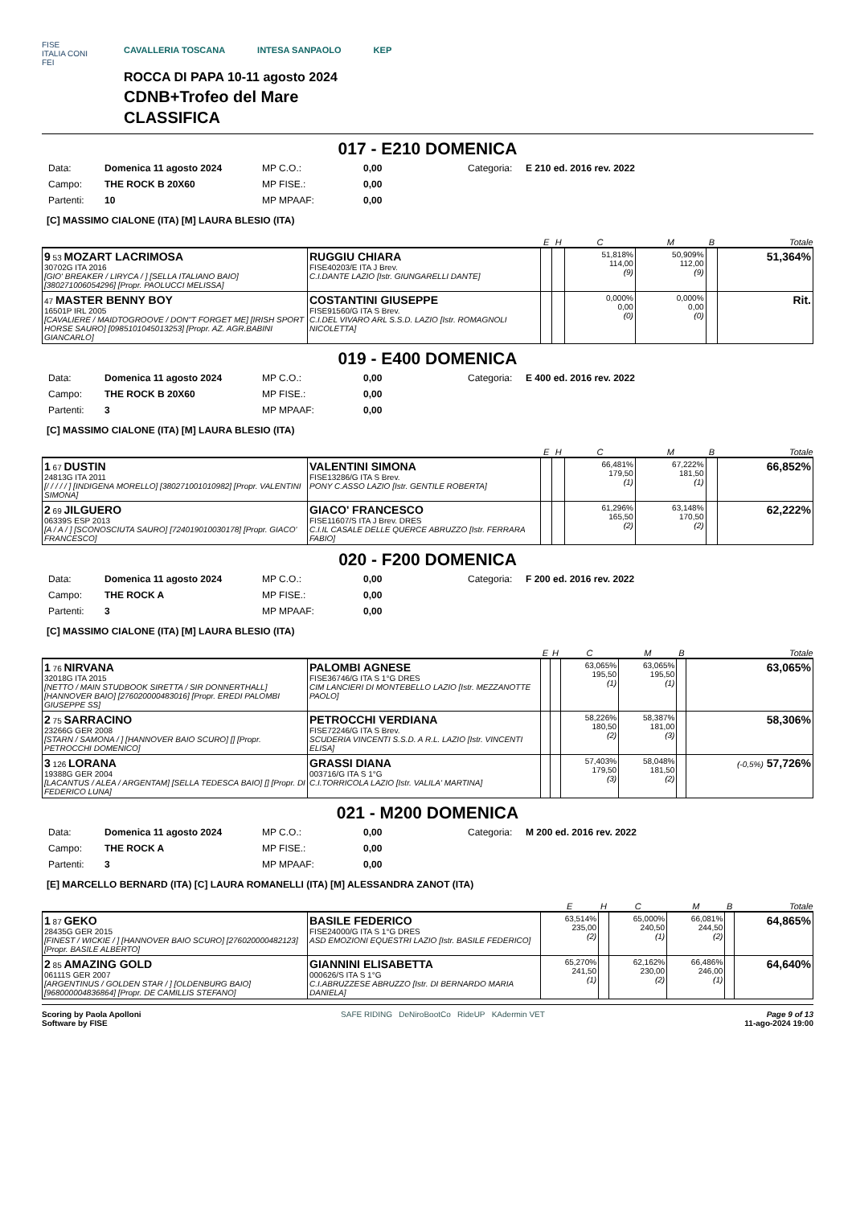FISE
ITALIA CONI
FEI
CAVALLERIA TOSCANA INTESA SANPAOLO KEP
ROCCA DI PAPA 10-11 agosto 2024
CDNB+Trofeo del Mare
CLASSIFICA
017 - E210 DOMENICA
Data: Domenica 11 agosto 2024 MP C.O.: 0,00 Categoria: E 210 ed. 2016 rev. 2022 Campo: THE ROCK B 20X60 MP FISE.: 0,00 Partenti: 10 MP MPAAF: 0,00
[C] MASSIMO CIALONE (ITA) [M] LAURA BLESIO (ITA)
| | | E | H | C | M | B | Totale |
| --- | --- | --- | --- | --- | --- | --- | --- |
| 9 53 MOZART LACRIMOSA 30702G ITA 2016 [GIO' BREAKER / LIRYCA / ] [SELLA ITALIANO BAIO] [380271006054296] [Propr. PAOLUCCI MELISSA] | RUGGIU CHIARA FISE40203/E ITA J Brev. C.I.DANTE LAZIO [Istr. GIUNGARELLI DANTE] | | | 51,818% 114,00 (9) | 50,909% 112,00 (9) | | 51,364% |
| 47 MASTER BENNY BOY 16501P IRL 2005 [CAVALIERE / MAIDTOGROOVE / DON"T FORGET ME] [IRISH SPORT HORSE SAURO] [0985101045013253] [Propr. AZ. AGR.BABINI GIANCARLO] | COSTANTINI GIUSEPPE FISE91560/G ITA S Brev. C.I.DEL VIVARO ARL S.S.D. LAZIO [Istr. ROMAGNOLI NICOLETTA] | | | 0,000% 0,00 (0) | 0,000% 0,00 (0) | | Rit. |
019 - E400 DOMENICA
Data: Domenica 11 agosto 2024 MP C.O.: 0,00 Categoria: E 400 ed. 2016 rev. 2022 Campo: THE ROCK B 20X60 MP FISE.: 0,00 Partenti: 3 MP MPAAF: 0,00
[C] MASSIMO CIALONE (ITA) [M] LAURA BLESIO (ITA)
| | | E | H | C | M | B | Totale |
| --- | --- | --- | --- | --- | --- | --- | --- |
| 1 67 DUSTIN 24813G ITA 2011 [/ / / / / ] [INDIGENA MORELLO] [380271001010982] [Propr. VALENTINI SIMONA] | VALENTINI SIMONA FISE13286/G ITA S Brev. PONY C.ASSO LAZIO [Istr. GENTILE ROBERTA] | | | 66,481% 179,50 (1) | 67,222% 181,50 (1) | | 66,852% |
| 2 69 JILGUERO 06339S ESP 2013 [A / A / ] [SCONOSCIUTA SAURO] [724019010030178] [Propr. GIACO' FRANCESCO] | GIACO' FRANCESCO FISE11607/S ITA J Brev. DRES C.I.IL CASALE DELLE QUERCE ABRUZZO [Istr. FERRARA FABIO] | | | 61,296% 165,50 (2) | 63,148% 170,50 (2) | | 62,222% |
020 - F200 DOMENICA
Data: Domenica 11 agosto 2024 MP C.O.: 0,00 Categoria: F 200 ed. 2016 rev. 2022 Campo: THE ROCK A MP FISE.: 0,00 Partenti: 3 MP MPAAF: 0,00
[C] MASSIMO CIALONE (ITA) [M] LAURA BLESIO (ITA)
| | | E | H | C | M | B | Totale |
| --- | --- | --- | --- | --- | --- | --- | --- |
| 1 76 NIRVANA 32018G ITA 2015 [NETTO / MAIN STUDBOOK SIRETTA / SIR DONNERTHALL] [HANNOVER BAIO] [276020000483016] [Propr. EREDI PALOMBI GIUSEPPE SS] | PALOMBI AGNESE FISE36746/G ITA S 1°G DRES CIM LANCIERI DI MONTEBELLO LAZIO [Istr. MEZZANOTTE PAOLO] | | | 63,065% 195,50 (1) | 63,065% 195,50 (1) | | 63,065% |
| 2 75 SARRACINO 23266G GER 2008 [STARN / SAMONA / ] [HANNOVER BAIO SCURO] [] [Propr. PETROCCHI DOMENICO] | PETROCCHI VERDIANA FISE72246/G ITA S Brev. SCUDERIA VINCENTI S.S.D. A R.L. LAZIO [Istr. VINCENTI ELISA] | | | 58,226% 180,50 (2) | 58,387% 181,00 (3) | | 58,306% |
| 3 126 LORANA 19388G GER 2004 [LACANTUS / ALEA / ARGENTAM] [SELLA TEDESCA BAIO] [] [Propr. DI FEDERICO LUNA] | GRASSI DIANA 003716/G ITA S 1°G C.I.TORRICOLA LAZIO [Istr. VALILA' MARTINA] | | | 57,403% 179,50 (3) | 58,048% 181,50 (2) | | (-0,5%) 57,726% |
021 - M200 DOMENICA
Data: Domenica 11 agosto 2024 MP C.O.: 0,00 Categoria: M 200 ed. 2016 rev. 2022 Campo: THE ROCK A MP FISE.: 0,00 Partenti: 3 MP MPAAF: 0,00
[E] MARCELLO BERNARD (ITA) [C] LAURA ROMANELLI (ITA) [M] ALESSANDRA ZANOT (ITA)
| | | E | H | C | M | B | Totale |
| --- | --- | --- | --- | --- | --- | --- | --- |
| 1 87 GEKO 28435G GER 2015 [FINEST / WICKIE / ] [HANNOVER BAIO SCURO] [276020000482123] [Propr. BASILE ALBERTO] | BASILE FEDERICO FISE24000/G ITA S 1°G DRES ASD EMOZIONI EQUESTRI LAZIO [Istr. BASILE FEDERICO] | 63,514% 235,00 (2) | | 65,000% 240,50 (1) | 66,081% 244,50 (2) | | 64,865% |
| 2 85 AMAZING GOLD 06111S GER 2007 [ARGENTINUS / GOLDEN STAR / ] [OLDENBURG BAIO] [968000004836864] [Propr. DE CAMILLIS STEFANO] | GIANNINI ELISABETTA 000626/S ITA S 1°G C.I.ABRUZZESE ABRUZZO [Istr. DI BERNARDO MARIA DANIELA] | 65,270% 241,50 (1) | | 62,162% 230,00 (2) | 66,486% 246,00 (1) | | 64,640% |
Scoring by Paola Apolloni
Software by FISE
SAFE RIDING DeNiroBootCo RideUP KAdermin VET
Page 9 of 13
11-ago-2024 19:00